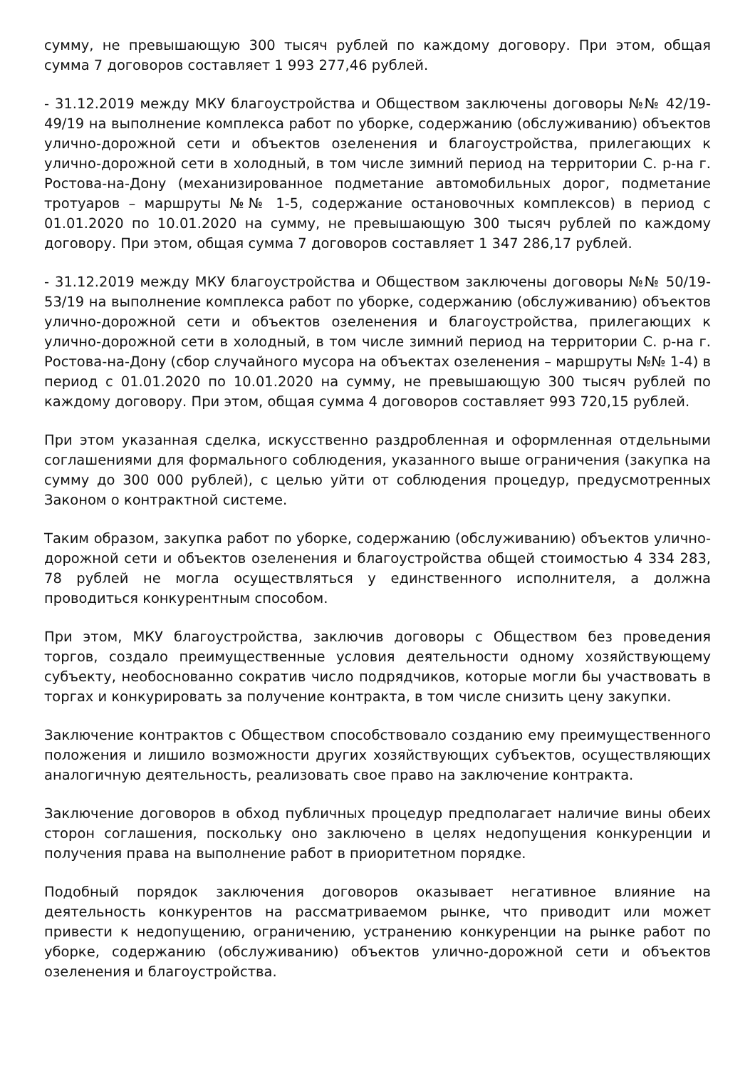сумму, не превышающую 300 тысяч рублей по каждому договору. При этом, общая сумма 7 договоров составляет 1 993 277,46 рублей.
- 31.12.2019 между МКУ благоустройства и Обществом заключены договоры №№ 42/19-49/19 на выполнение комплекса работ по уборке, содержанию (обслуживанию) объектов улично-дорожной сети и объектов озеленения и благоустройства, прилегающих к улично-дорожной сети в холодный, в том числе зимний период на территории С. р-на г. Ростова-на-Дону (механизированное подметание автомобильных дорог, подметание тротуаров – маршруты №№ 1-5, содержание остановочных комплексов) в период с 01.01.2020 по 10.01.2020 на сумму, не превышающую 300 тысяч рублей по каждому договору. При этом, общая сумма 7 договоров составляет 1 347 286,17 рублей.
- 31.12.2019 между МКУ благоустройства и Обществом заключены договоры №№ 50/19-53/19 на выполнение комплекса работ по уборке, содержанию (обслуживанию) объектов улично-дорожной сети и объектов озеленения и благоустройства, прилегающих к улично-дорожной сети в холодный, в том числе зимний период на территории С. р-на г. Ростова-на-Дону (сбор случайного мусора на объектах озеленения – маршруты №№ 1-4) в период с 01.01.2020 по 10.01.2020 на сумму, не превышающую 300 тысяч рублей по каждому договору. При этом, общая сумма 4 договоров составляет 993 720,15 рублей.
При этом указанная сделка, искусственно раздробленная и оформленная отдельными соглашениями для формального соблюдения, указанного выше ограничения (закупка на сумму до 300 000 рублей), с целью уйти от соблюдения процедур, предусмотренных Законом о контрактной системе.
Таким образом, закупка работ по уборке, содержанию (обслуживанию) объектов улично-дорожной сети и объектов озеленения и благоустройства общей стоимостью 4 334 283, 78 рублей не могла осуществляться у единственного исполнителя, а должна проводиться конкурентным способом.
При этом, МКУ благоустройства, заключив договоры с Обществом без проведения торгов, создало преимущественные условия деятельности одному хозяйствующему субъекту, необоснованно сократив число подрядчиков, которые могли бы участвовать в торгах и конкурировать за получение контракта, в том числе снизить цену закупки.
Заключение контрактов с Обществом способствовало созданию ему преимущественного положения и лишило возможности других хозяйствующих субъектов, осуществляющих аналогичную деятельность, реализовать свое право на заключение контракта.
Заключение договоров в обход публичных процедур предполагает наличие вины обеих сторон соглашения, поскольку оно заключено в целях недопущения конкуренции и получения права на выполнение работ в приоритетном порядке.
Подобный порядок заключения договоров оказывает негативное влияние на деятельность конкурентов на рассматриваемом рынке, что приводит или может привести к недопущению, ограничению, устранению конкуренции на рынке работ по уборке, содержанию (обслуживанию) объектов улично-дорожной сети и объектов озеленения и благоустройства.